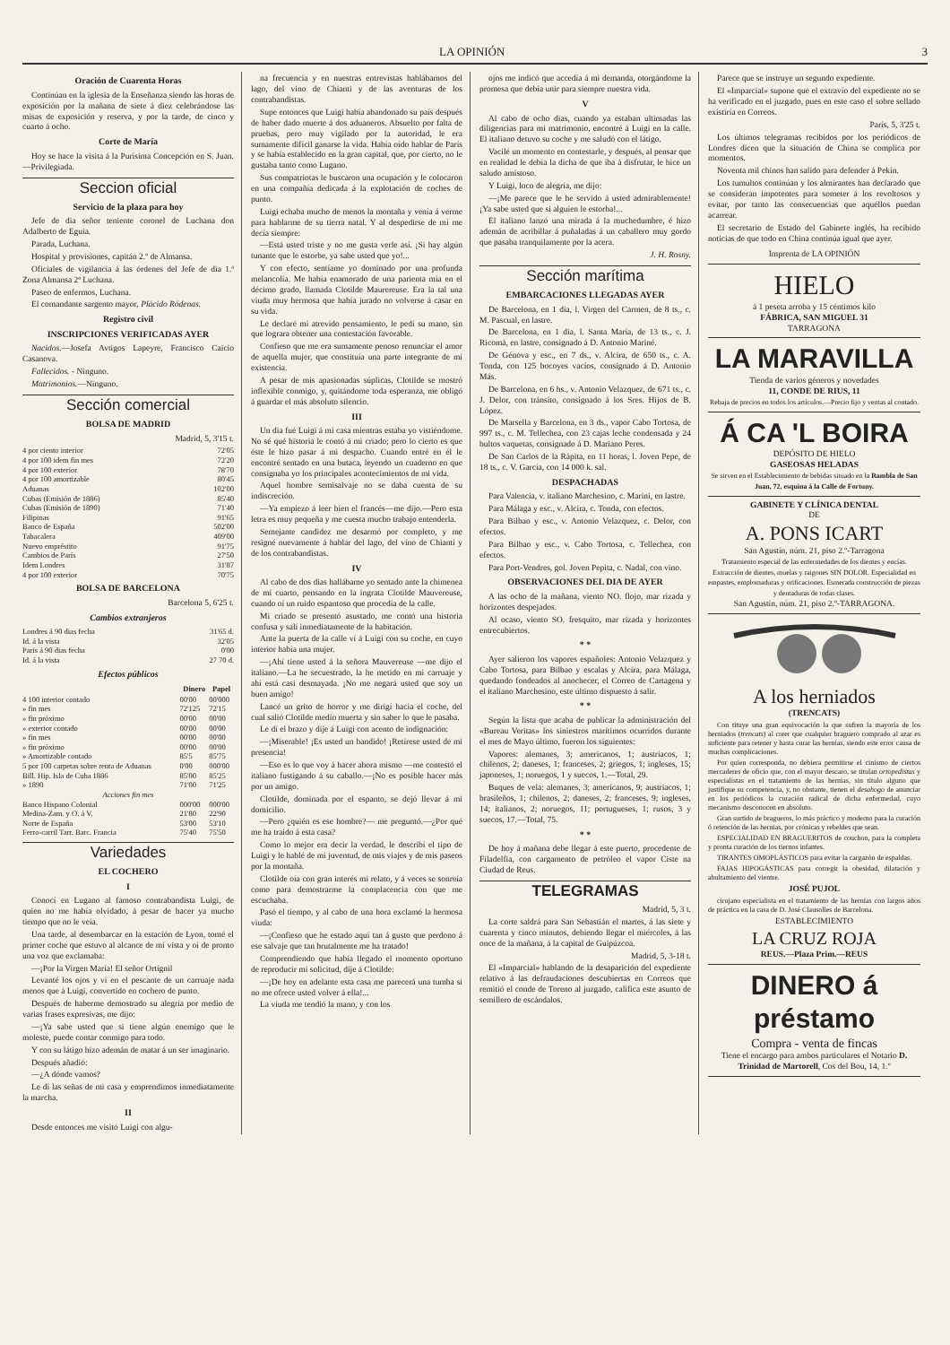LA OPINIÓN 3
Oración de Cuarenta Horas
Continúan en la iglesia de la Enseñanza siendo las horas de exposición por la mañana de siete á diez celebrándose las misas de exposición y reserva, y por la tarde, de cinco y cuarto á ocho.
Corte de María
Hoy se hace la visita á la Purísima Concepción en S. Juan.—Privilegiada.
Seccion oficial
Servicio de la plaza para hoy
Jefe de dia señor teniente coronel de Luchana don Adalberto de Eguia.
Parada, Luchana.
Hospital y provisiones, capitán 2.º de Almansa.
Oficiales de vigilancia á las órdenes del Jefe de dia 1.ª Zona Almansa 2ª Luchana.
Paseo de enfermos, Luchana.
El comandante sargento mayor, Plácido Ródenas.
Registro civil
INSCRIPCIONES VERIFICADAS AYER
Nacidos.—Josefa Avtigos Lapeyre, Francisco Caicio Casanova.
Fallecidos. - Ninguno.
Matrimonios.—Ninguno.
Sección comercial
BOLSA DE MADRID
Madrid, 5, 3'15 t.
| 4 por ciento interior | 72'05 |
| 4 por 100 idem fin mes | 72'20 |
| 4 por 100 exterior | 78'70 |
| 4 por 100 amortizable | 80'45 |
| Aduanas | 102'00 |
| Cubas (Emisión de 1886) | 85'40 |
| Cubas (Emisión de 1890) | 71'40 |
| Filipinas | 91'65 |
| Banco de España | 502'00 |
| Tabacalera | 409'00 |
| Nuevo empréstito | 91'75 |
| Cambios de París | 27'50 |
| Idem Londres | 31'87 |
| 4 por 100 exterior | 70'75 |
BOLSA DE BARCELONA
Barcelona 5, 6'25 t.
Cambios extranjeros
| Londres á 90 dias fecha | 31'65 d. |
| Id. á la vista | 32'05 |
| Paris á 90 dias fecha | 0'00 |
| Id. á la vista | 27 70 d. |
Efectos públicos
| | Dinero | Papel |
| --- | --- | --- |
| 4 100 interior contado | 00'00 | 00'000 |
| » fin mes | 72'125 | 72'15 |
| » fin próximo | 00'00 | 00'00 |
| » exterior contado | 00'00 | 00'00 |
| » fin mes | 00'00 | 00'00 |
| » fin próximo | 00'00 | 00'00 |
| » Amortizable contado | 85'5 | 85'75 |
| 5 por 100 carpetas sobre renta de Aduanas | 0'00 | 000'00 |
| Bill. Hip. Isla de Cuba 1886 | 85'00 | 85'25 |
| » 1890 | 71'00 | 71'25 |
| Acciones fin mes | | |
| Banco Hispano Colonial | 000'00 | 000'00 |
| Medina-Zam. y O. á V. | 21'80 | 22'90 |
| Norte de España | 53'00 | 53'10 |
| Ferro-carril Tarr. Barc. Francia | 75'40 | 75'50 |
Variedades
EL COCHERO
I
Conocí en Lugano al famoso contrabandista Luigi, de quien no me había olvidado, á pesar de hacer ya mucho tiempo que no le veía.
Una tarde, al desembarcar en la estación de Lyon, tomé el primer coche que estuvo al alcance de mi vista y oí de pronto una voz que exclamaba:
—¡Por la Virgen María! El señor Ortignil
Levanté los ojos y ví en el pescante de un carruaje nada menos que á Luigi, convertido en cochero de punto.
Después de haberme demostrado su alegría por medio de varias frases expresivas, me dijo:
—¡Ya sabe usted que si tiene algún enemigo que le moleste, puede contar conmigo para todo.
Y con su látigo hizo ademán de matar á un ser imaginario.
Después añadió:
—¿A dónde vamos?
Le di las señas de mi casa y emprendimos inmediatamente la marcha.
II
Desde entonces me visitó Luigi con algu-
na frecuencia y en nuestras entrevistas hablábamos del lago, del vino de Chianti y de las aventuras de los contrabandistas.
Supe entonces que Luigi había abandonado su país después de haber dado muerte á dos aduaneros. Absuelto por falta de pruebas, pero muy vigilado por la autoridad, le era sumamente difícil ganarse la vida. Había oído hablar de París y se había establecido en la gran capital, que, por cierto, no le gustaba tanto como Lugano.
Sus compatriotas le buscaron una ocupación y le colocaron en una compañía dedicada á la explotación de coches de punto.
Luigi echaba mucho de menos la montaña y venía á verme para hablarme de su tierra natal. Y al despedirse de mí me decía siempre:
—Está usted triste y no me gusta verle así. ¡Si hay algún tunante que le estorbe, ya sabe usted que yo!...
Y con efecto, sentíame yo dominado por una profunda melancolía. Me había enamorado de una parienta mía en el décimo grado, llamada Clotilde Maurereuse. Era la tal una viuda muy hermosa que había jurado no volverse á casar en su vida.
Le declaré mi atrevido pensamiento, le pedí su mano, sin que lograra obtener una contestación favorable.
Confieso que me era sumamente penoso renunciar el amor de aquella mujer, que constituía una parte integrante de mi existencia.
A pesar de mis apasionadas súplicas, Clotilde se mostró inflexible conmigo, y, quitándome toda esperanza, me obligó á guardar el más absoluto silencio.
III
Un dia fué Luigi á mi casa mientras estaba yo vistiéndome. No sé qué historia le contó á mi criado; pero lo cierto es que éste le hizo pasar á mi despacho. Cuando entré en él le encontré sentado en una butaca, leyendo un cuaderno en que consignaba yo los principales acontecimientos de mi vida.
Aquel hombre semisalvaje no se daba cuenta de su indiscreción.
—Ya empiezo á leer bien el francés—me dijo.—Pero esta letra es muy pequeña y me cuesta mucho trabajo entenderla.
Semejante candidez me desarmó por completo, y me resigné nuevamente á hablar del lago, del vino de Chianti y de los contrabandistas.
IV
Al cabo de dos dias hallábame yo sentado ante la chimenea de mi cuarto, pensando en la ingrata Clotilde Mauvereuse, cuando oí un ruido espantoso que procedía de la calle.
Mi criado se presentó asustado, me contó una historia confusa y salí inmediatamente de la habitación.
Ante la puerta de la calle ví á Luigi con su coche, en cuyo interior había una mujer.
—¡Ahí tiene usted á la señora Mauvereuse —me dijo el italiano.—La he secuestrado, la he metido en mi carruaje y ahí está casi desmayada. ¡No me negará usted que soy un buen amigo!
Lancé un grito de horror y me dirigí hacia el coche, del cual salió Clotilde medio muerta y sin saber lo que le pasaba.
Le dí el brazo y dije á Luigi con acento de indignación:
—¡Miserable! ¡Es usted un bandido! ¡Retírese usted de mi presencia!
—Eso es lo que voy á hacer ahora mismo —me contestó el italiano fustigando á su caballo.—¡No es posible hacer más por un amigo.
Clotilde, dominada por el espanto, se dejó llevar á mi domicilio.
—Pero ¿quién es ese hombre?— me preguntó.—¿Por qué me ha traido á esta casa?
Como lo mejor era decir la verdad, le describí el tipo de Luigi y le hablé de mi juventud, de mis viajes y de mis paseos por la montaña.
Clotilde oía con gran interés mi relato, y á veces se sonreía como para demostrarme la complacencia con que me escuchaba.
Pasó el tiempo, y al cabo de una hora exclamó la hermosa viuda:
—¡Confieso que he estado aquí tan á gusto que perdono á ese salvaje que tan brutalmente me ha tratado!
Comprendiendo que había llegado el momento oportuno de reproducir mi solicitud, dije á Clotilde:
—¡De hoy en adelante esta casa me parecerá una tumba si no me ofrece usted volver á ella!...
La viuda me tendió la mano, y con los
ojos me indicó que accedía á mi demanda, otorgándome la promesa que debía unir para siempre nuestra vida.
V
Al cabo de ocho dias, cuando ya estaban ultimadas las diligencias para mi matrimonio, encontré á Luigi en la calle. El italiano detuvo su coche y me saludó con el látigo.
Vacilé un momento en contestarle, y después, al pensar que en realidad le debía la dicha de que iba á disfrutar, le hice un saludo amistoso.
Y Luigi, loco de alegría, me dijo:
—¡Me parece que le he servido á usted admirablemente! ¡Ya sabe usted que si alguien le estorba!...
El italiano lanzó una mirada á la muchedumbre, é hizo ademán de acribillar á puñaladas á un caballero muy gordo que pasaba tranquilamente por la acera.
J. H. Rosny.
Sección marítima
EMBARCACIONES LLEGADAS AYER
De Barcelona, en 1 dia, l. Virgen del Carmen, de 8 ts., c. M. Pascual, en lastre.
De Barcelona, en 1 dia, l. Santa María, de 13 ts., c. J. Ricomá, en lastre, consignado á D. Antonio Mariné.
De Génova y esc., en 7 ds., v. Alcira, de 650 ts., c. A. Tonda, con 125 bocoyes vacíos, consignado á D. Antonio Más.
De Barcelona, en 6 hs., v. Antonio Velazquez, de 671 ts., c. J. Delor, con tránsito, consignado á los Sres. Hijos de B. López.
De Marsella y Barcelona, en 3 ds., vapor Cabo Tortosa, de 997 ts., c. M. Tellechea, con 23 cajas leche condensada y 24 bultos vaquetas, consignado á D. Mariano Peres.
De San Carlos de la Rápita, en 11 horas, l. Joven Pepe, de 18 ts., c. V. García, con 14 000 k. sal.
DESPACHADAS
Para Valencia, v. italiano Marchesino, c. Marini, en lastre.
Para Málaga y esc., v. Alcira, c. Tonda, con efectos.
Para Bilbao y esc., v. Antonio Velazquez, c. Delor, con efectos.
Para Bilbao y esc., v. Cabo Tortosa, c. Tellechea, con efectos.
Para Port-Vendres, gol. Joven Pepita, c. Nadal, con vino.
OBSERVACIONES DEL DIA DE AYER
A las ocho de la mañana, viento NO. flojo, mar rizada y horizontes despejados.
Al ocaso, viento SO. fresquito, mar rizada y horizontes entrecubiertos.
* *
Ayer salieron los vapores españoles: Antonio Velazquez y Cabo Tortosa, para Bilbao y escalas y Alcira, para Málaga, quedando fondeados al anochecer, el Correo de Cartagena y el italiano Marchesino, este último dispuesto á salir.
* *
Según la lista que acaba de publicar la administración del «Bureau Veritas» los siniestros marítimos ocurridos durante el mes de Mayo último, fueron los siguientes:
Vapores: alemanes, 3; americanos, 1; austriacos, 1; chilenos, 2; daneses, 1; franceses, 2; griegos, 1; ingleses, 15; japoneses, 1; noruegos, 1 y suecos, 1.—Total, 29.
Buques de vela: alemanes, 3; americanos, 9; austriacos, 1; brasileños, 1; chilenos, 2; daneses, 2; franceses, 9; ingleses, 14; italianos, 2; noruegos, 11; portugueses, 1; rusos, 3 y suecos, 17.—Total, 75.
* *
De hoy á mañana debe llegar á este puerto, procedente de Filadelfia, con cargamento de petróleo el vapor Ciste na Ciudad de Reus.
TELEGRAMAS
Madrid, 5, 3 t.
La corte saldrá para San Sebastián el martes, á las siete y cuarenta y cinco minutos, debiendo llegar el miércoles, á las once de la mañana, á la capital de Guipúzcoa.
Madrid, 5, 3-18 t.
El «Imparcial» hablando de la desaparición del expediente relativo á las defraudaciones descubiertas en Correos que remitió el conde de Toreno al juzgado, califica este asunto de semillero de escándalos.
Parece que se instruye un segundo expediente.
El «Imparcial» supone que el extravío del expediente no se ha verificado en el juzgado, pues en este caso el sobre sellado existiría en Correos.
París, 5, 3'25 t.
Los últimos telegramas recibidos por los periódicos de Londres dicen que la situación de China se complica por momentos.
Noventa mil chinos han salido para defender á Pekín.
Los tumultos continúan y los almirantes han declarado que se consideran impotentes para someter á los revoltosos y evitar, por tanto las consecuencias que aquéllos puedan acarrear.
El secretario de Estado del Gabinete inglés, ha recibido noticias de que todo en China continúa igual que ayer.
Imprenta de LA OPINIÓN
HIELO
á 1 peseta arroba y 15 céntimos kilo
FÁBRICA, SAN MIGUEL 31
TARRAGONA
LA MARAVILLA
Tienda de varios géneros y novedades
11, CONDE DE RIUS, 11
Rebaja de precios en todos los artículos.—Precio fijo y ventas al contado.
Á CA 'L BOIRA
DEPÓSITO DE HIELO
GASEOSAS HELADAS
Se sirven en el Establecimiento de bebidas situado en la Rambla de San Juan, 72, esquina á la Calle de Fortuny.
GABINETE Y CLÍNICA DENTAL
DE
A. PONS ICART
San Agustín, núm. 21, piso 2.º-Tarragona
Tratamiento especial de las enfermedades de los dientes y encías. Extracción de dientes, muelas y raigones SIN DOLOR. Especialidad en empastes, emplomaduras y orificaciones. Esmerada construcción de piezas y dentaduras de todas clases.
San Agustín, núm. 21, piso 2.º-TARRAGONA.
A los herniados
(TRENCATS)
Con tituye una gran equivocación la que sufren la mayoría de los herniados (trencats) al creer que cualquier braguero comprado al azar es suficiente para retener y hasta curar las hernias, siendo este error causa de muchas complicaciones.
Por quien corresponda, no debiera permitirse el cinismo de ciertos mercaderes de oficio que, con el mayor descaro, se titulan ortopedistas y especialistas en el tratamiento de las hernias, sin título alguno que justifique su competencia, y, no obstante, tienen el desahogo de anunciar en los periódicos la curación radical de dicha enfermedad, cuyo mecanismo desconocen en absoluto.
Gran surtido de bragueros, lo más práctico y moderno para la curación ó retención de las hernias, por crónicas y rebeldes que sean.
ESPECIALIDAD EN BRAGUERITOS de couchon, para la completa y pronta curación de los tiernos infantes.
TIRANTES OMOPLÁSTICOS para evitar la cargazón de espaldas.
FAJAS HIPOGÁSTICAS para corregir la obesidad, dilatación y abultamiento del vientre.
JOSÉ PUJOL
cirujano especialista en el tratamiento de las hernias con largos años de práctica en la casa de D. José Clausolles de Barcelona.
ESTABLECIMIENTO
LA CRUZ ROJA
REUS.—Plaza Prim.—REUS
DINERO á préstamo
Compra - venta de fincas
Tiene el encargo para ambos particulares el Notario D. Trinidad de Martorell, Cos del Bou, 14, 1.º